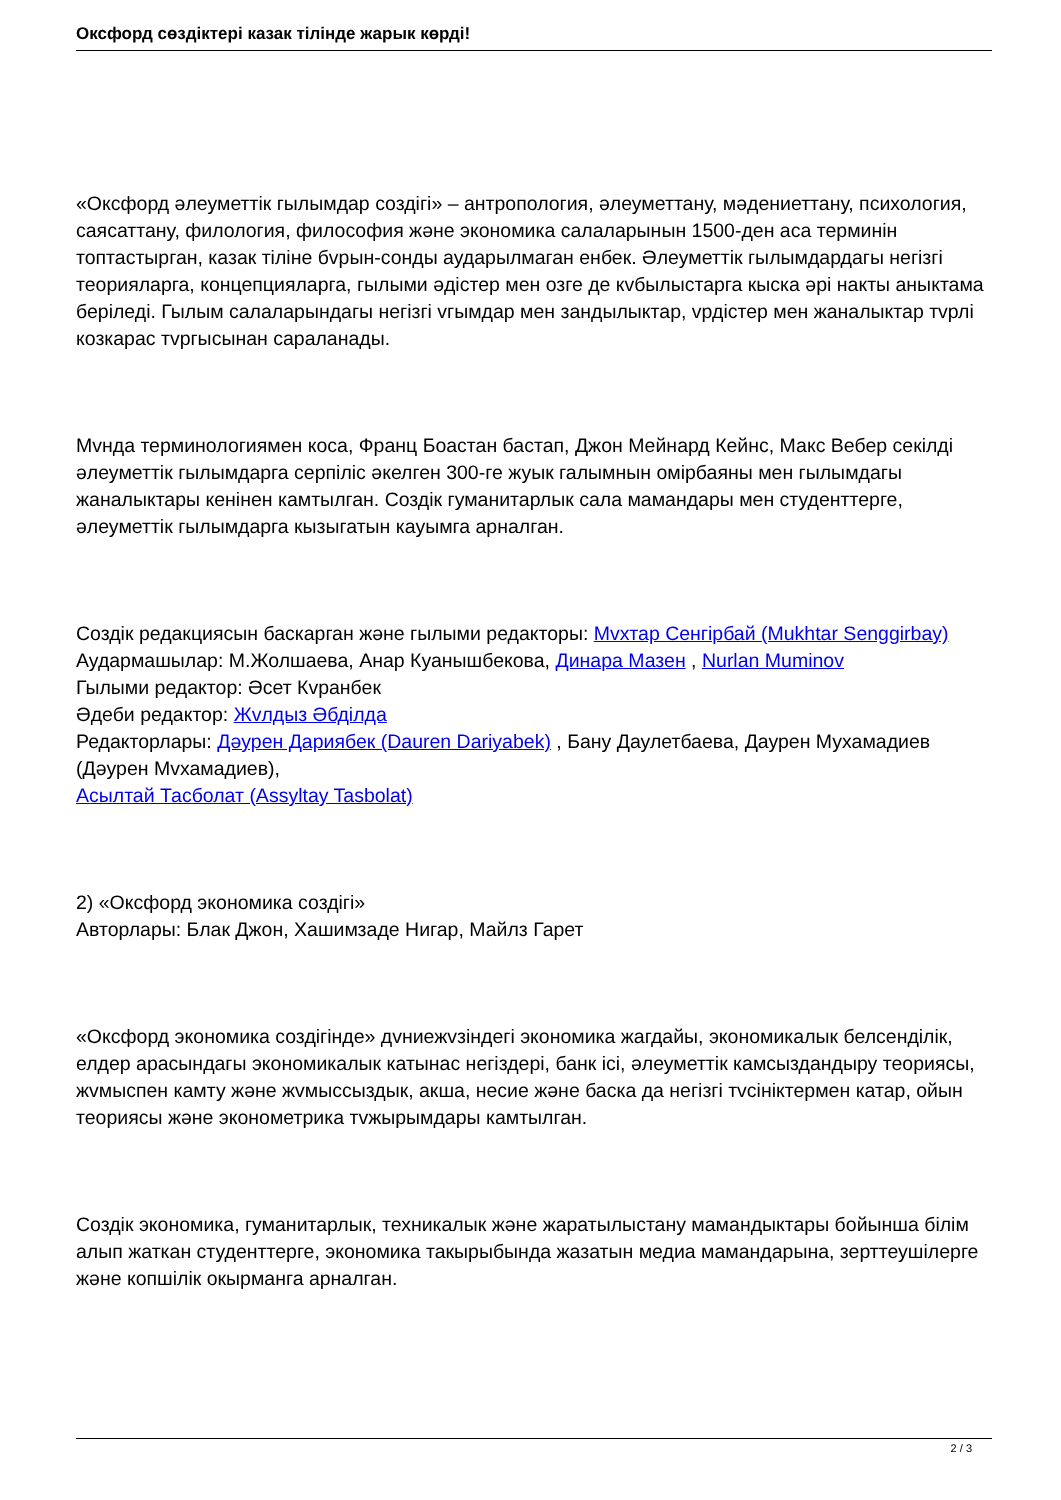Оксфорд сөздіктері казак тілінде жарык көрді!
«Оксфорд әлеуметтік гылымдар создігі» – антропология, әлеуметтану, мәдениеттану, психология, саясаттану, филология, философия және экономика салаларынын 1500-ден аса терминін топтастырган, казак тіліне бvрын-сонды аударылмаган енбек. Әлеуметтік гылымдардагы негізгі теорияларга, концепцияларга, гылыми әдістер мен озге де кvбылыстарга кыска әрі накты аныктама беріледі. Гылым салаларындагы негізгі vгымдар мен зандылыктар, vрдістер мен жаналыктар тvрлі козкарас тvргысынан сараланады.
Мvнда терминологиямен коса, Франц Боастан бастап, Джон Мейнард Кейнс, Макс Вебер секілді әлеуметтік гылымдарга серпіліс әкелген 300-ге жуык галымнын омірбаяны мен гылымдагы жаналыктары кенінен камтылган. Создік гуманитарлык сала мамандары мен студенттерге, әлеуметтік гылымдарга кызыгатын кауымга арналган.
Создік редакциясын баскарган және гылыми редакторы: Мvхтар Сенгірбай (Mukhtar Senggirbay)
Аудармашылар: М.Жолшаева, Анар Куанышбекова, Динара Мазен , Nurlan Muminov
Гылыми редактор: Әсет Кvранбек
Әдеби редактор: Жvлдыз Әбділда
Редакторлары: Дәурен Дариябек (Dauren Dariyabek) , Бану Даулетбаева, Даурен Мухамадиев (Дәурен Мvхамадиев),
Асылтай Тасболат (Assyltay Tasbolat)
2) «Оксфорд экономика создігі»
Авторлары: Блак Джон, Хашимзаде Нигар, Майлз Гарет
«Оксфорд экономика создігінде» дvниежvзіндегі экономика жагдайы, экономикалык белсенділік, елдер арасындагы экономикалык катынас негіздері, банк ісі, әлеуметтік камсыздандыру теориясы, жvмыспен камту және жvмыссыздык, акша, несие және баска да негізгі тvсініктермен катар, ойын теориясы және эконометрика тvжырымдары камтылган.
Создік экономика, гуманитарлык, техникалык және жаратылыстану мамандыктары бойынша білім алып жаткан студенттерге, экономика такырыбында жазатын медиа мамандарына, зерттеушілерге және копшілік окырманга арналган.
2 / 3